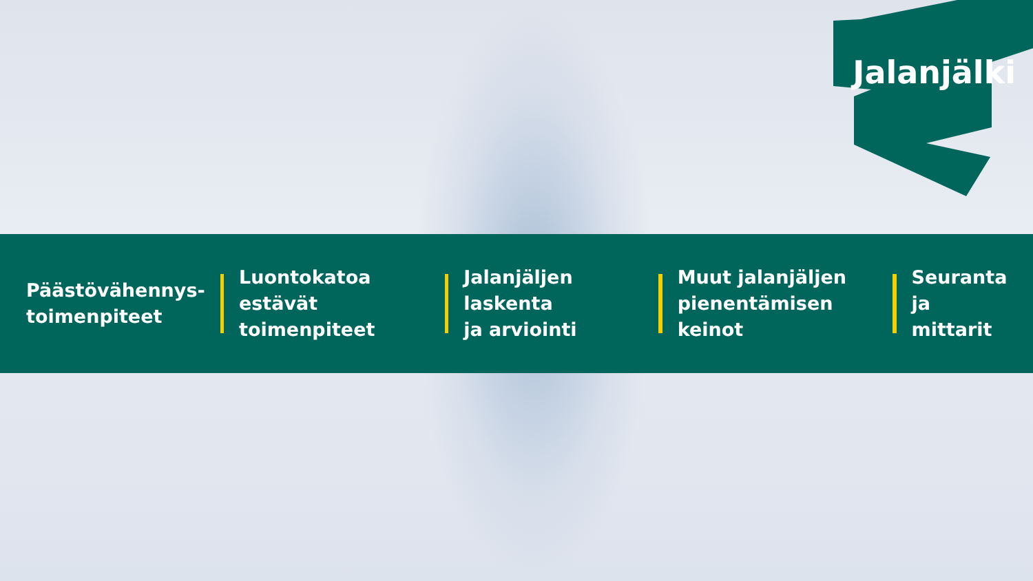Jalanjälki
Päästövähennys-
toimenpiteet
Luontokatoa estävät
toimenpiteet
Jalanjäljen laskenta
ja arviointi
Muut jalanjäljen
pienentämisen keinot
Seuranta ja
mittarit